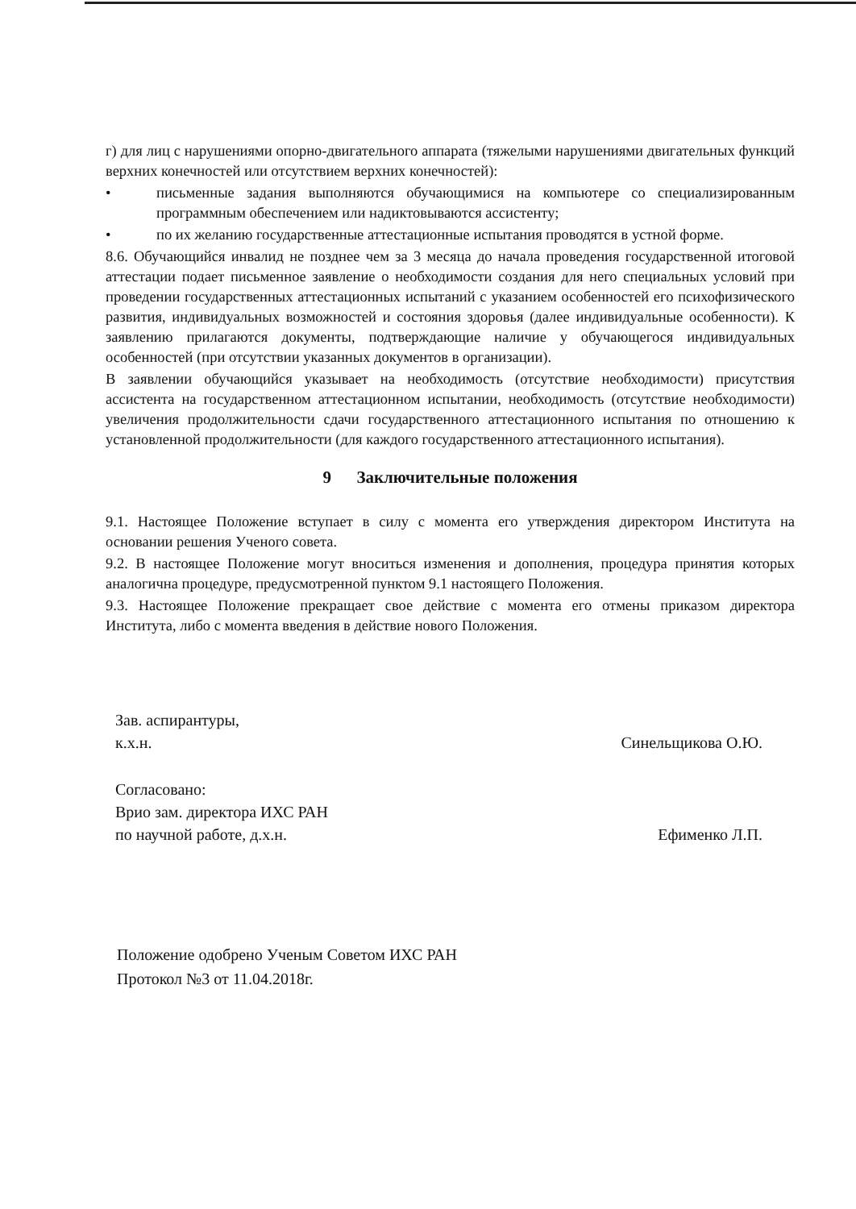г) для лиц с нарушениями опорно-двигательного аппарата (тяжелыми нарушениями двигательных функций верхних конечностей или отсутствием верхних конечностей):
• письменные задания выполняются обучающимися на компьютере со специализированным программным обеспечением или надиктовываются ассистенту;
• по их желанию государственные аттестационные испытания проводятся в устной форме.
8.6. Обучающийся инвалид не позднее чем за 3 месяца до начала проведения государственной итоговой аттестации подает письменное заявление о необходимости создания для него специальных условий при проведении государственных аттестационных испытаний с указанием особенностей его психофизического развития, индивидуальных возможностей и состояния здоровья (далее индивидуальные особенности). К заявлению прилагаются документы, подтверждающие наличие у обучающегося индивидуальных особенностей (при отсутствии указанных документов в организации).
В заявлении обучающийся указывает на необходимость (отсутствие необходимости) присутствия ассистента на государственном аттестационном испытании, необходимость (отсутствие необходимости) увеличения продолжительности сдачи государственного аттестационного испытания по отношению к установленной продолжительности (для каждого государственного аттестационного испытания).
9 Заключительные положения
9.1. Настоящее Положение вступает в силу с момента его утверждения директором Института на основании решения Ученого совета.
9.2. В настоящее Положение могут вноситься изменения и дополнения, процедура принятия которых аналогична процедуре, предусмотренной пунктом 9.1 настоящего Положения.
9.3. Настоящее Положение прекращает свое действие с момента его отмены приказом директора Института, либо с момента введения в действие нового Положения.
Зав. аспирантуры,
к.х.н.
Синельщикова О.Ю.
Согласовано:
Врио зам. директора ИХС РАН
по научной работе, д.х.н.
Ефименко Л.П.
Положение одобрено Ученым Советом ИХС РАН
Протокол №3 от 11.04.2018г.